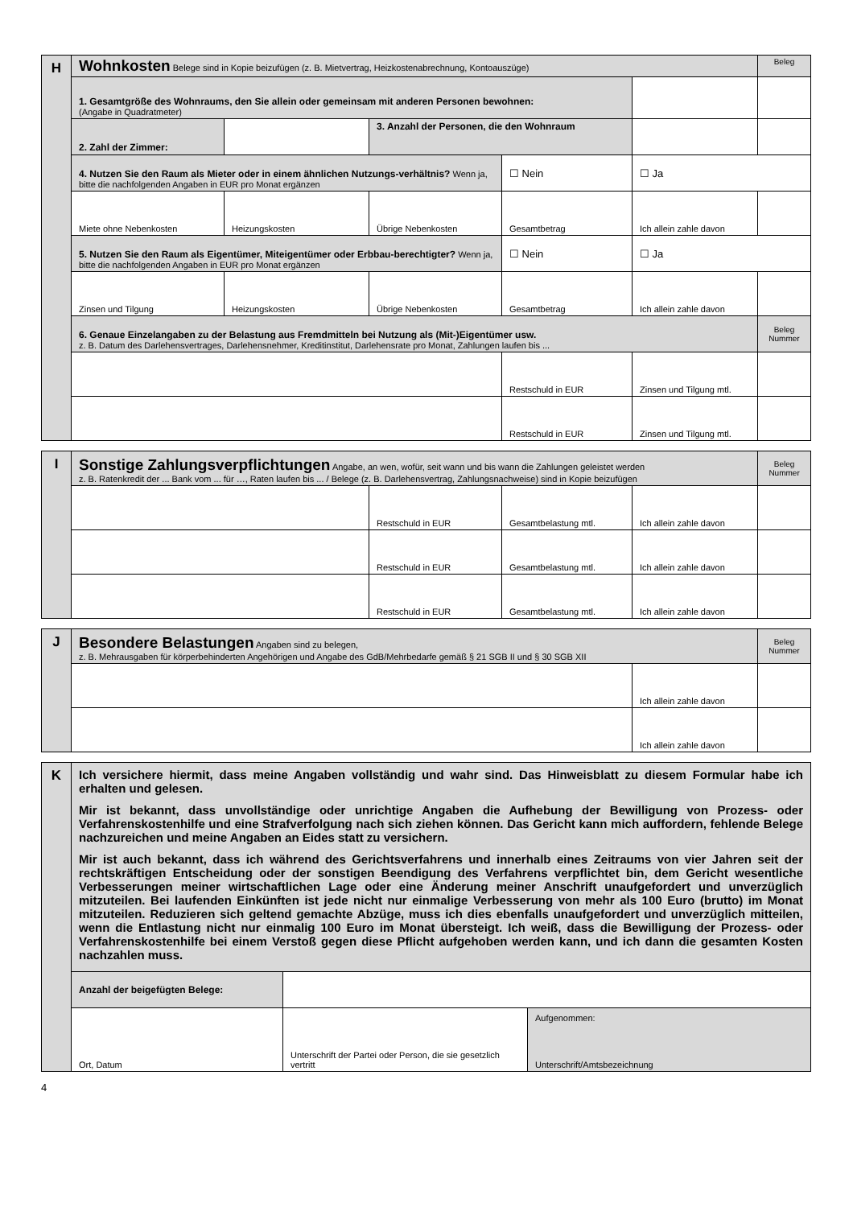| H | Wohnkosten Belege sind in Kopie beizufügen (z. B. Mietvertrag, Heizkostenabrechnung, Kontoauszüge) | | | | | Beleg |
| | 1. Gesamtgröße des Wohnraums, den Sie allein oder gemeinsam mit anderen Personen bewohnen: (Angabe in Quadratmeter) | | | | | |
| | 2. Zahl der Zimmer: | | 3. Anzahl der Personen, die den Wohnraum | | | |
| | 4. Nutzen Sie den Raum als Mieter oder in einem ähnlichen Nutzungs-verhältnis? Wenn ja, bitte die nachfolgenden Angaben in EUR pro Monat ergänzen | | | ☐ Nein | ☐ Ja | |
| | Miete ohne Nebenkosten | Heizungskosten | Übrige Nebenkosten | Gesamtbetrag | Ich allein zahle davon | |
| | 5. Nutzen Sie den Raum als Eigentümer, Miteigentümer oder Erbbau-berechtigter? Wenn ja, bitte die nachfolgenden Angaben in EUR pro Monat ergänzen | | | ☐ Nein | ☐ Ja | |
| | Zinsen und Tilgung | Heizungskosten | Übrige Nebenkosten | Gesamtbetrag | Ich allein zahle davon | |
| | 6. Genaue Einzelangaben zu der Belastung aus Fremdmitteln bei Nutzung als (Mit-)Eigentümer usw. z. B. Datum des Darlehensvertrages, Darlehensnehmer, Kreditinstitut, Darlehensrate pro Monat, Zahlungen laufen bis ... | | | | | Beleg Nummer |
| | | | | Restschuld in EUR | Zinsen und Tilgung mtl. | |
| | | | | Restschuld in EUR | Zinsen und Tilgung mtl. | |
| I | Sonstige Zahlungsverpflichtungen Angabe, an wen, wofür, seit wann und bis wann die Zahlungen geleistet werden z. B. Ratenkredit der ... Bank vom ... für …, Raten laufen bis ... / Belege (z. B. Darlehensvertrag, Zahlungsnachweise) sind in Kopie beizufügen | | | | Beleg Nummer |
| | | Restschuld in EUR | Gesamtbelastung mtl. | Ich allein zahle davon | |
| | | Restschuld in EUR | Gesamtbelastung mtl. | Ich allein zahle davon | |
| | | Restschuld in EUR | Gesamtbelastung mtl. | Ich allein zahle davon | |
| J | Besondere Belastungen Angaben sind zu belegen, z. B. Mehrausgaben für körperbehinderten Angehörigen und Angabe des GdB/Mehrbedarfe gemäß § 21 SGB II und § 30 SGB XII | | Beleg Nummer |
| | | Ich allein zahle davon | |
| | | Ich allein zahle davon | |
| K | Ich versichere hiermit, dass meine Angaben vollständig und wahr sind. Das Hinweisblatt zu diesem Formular habe ich erhalten und gelesen. Mir ist bekannt, dass unvollständige oder unrichtige Angaben die Aufhebung der Bewilligung von Prozess- oder Verfahrenskostenhilfe und eine Strafverfolgung nach sich ziehen können. Das Gericht kann mich auffordern, fehlende Belege nachzureichen und meine Angaben an Eides statt zu versichern. Mir ist auch bekannt, dass ich während des Gerichtsverfahrens und innerhalb eines Zeitraums von vier Jahren seit der rechtskräftigen Entscheidung oder der sonstigen Beendigung des Verfahrens verpflichtet bin, dem Gericht wesentliche Verbesserungen meiner wirtschaftlichen Lage oder eine Änderung meiner Anschrift unaufgefordert und unverzüglich mitzuteilen. Bei laufenden Einkünften ist jede nicht nur einmalige Verbesserung von mehr als 100 Euro (brutto) im Monat mitzuteilen. Reduzieren sich geltend gemachte Abzüge, muss ich dies ebenfalls unaufgefordert und unverzüglich mitteilen, wenn die Entlastung nicht nur einmalig 100 Euro im Monat übersteigt. Ich weiß, dass die Bewilligung der Prozess- oder Verfahrenskostenhilfe bei einem Verstoß gegen diese Pflicht aufgehoben werden kann, und ich dann die gesamten Kosten nachzahlen muss. | | |
| | Anzahl der beigefügten Belege: | | |
| | Ort, Datum | Unterschrift der Partei oder Person, die sie gesetzlich vertritt | Aufgenommen: Unterschrift/Amtsbezeichnung |
4